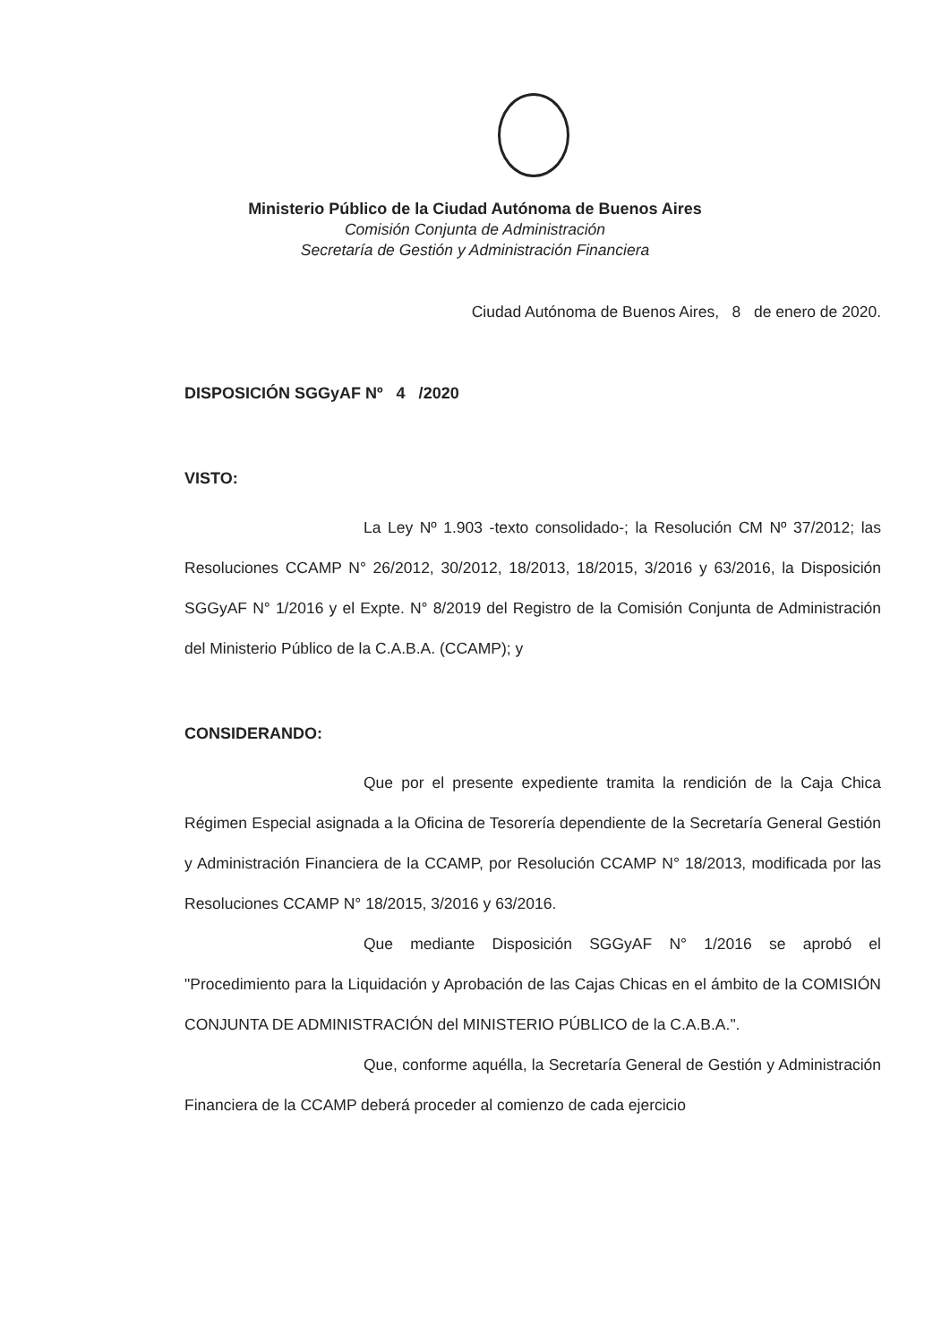Ministerio Público de la Ciudad Autónoma de Buenos Aires
Comisión Conjunta de Administración
Secretaría de Gestión y Administración Financiera
Ciudad Autónoma de Buenos Aires, 8 de enero de 2020.
DISPOSICIÓN SGGyAF Nº 4 /2020
VISTO:
La Ley Nº 1.903 -texto consolidado-; la Resolución CM Nº 37/2012; las Resoluciones CCAMP N° 26/2012, 30/2012, 18/2013, 18/2015, 3/2016 y 63/2016, la Disposición SGGyAF N° 1/2016 y el Expte. N° 8/2019 del Registro de la Comisión Conjunta de Administración del Ministerio Público de la C.A.B.A. (CCAMP); y
CONSIDERANDO:
Que por el presente expediente tramita la rendición de la Caja Chica Régimen Especial asignada a la Oficina de Tesorería dependiente de la Secretaría General Gestión y Administración Financiera de la CCAMP, por Resolución CCAMP N° 18/2013, modificada por las Resoluciones CCAMP N° 18/2015, 3/2016 y 63/2016.
Que mediante Disposición SGGyAF N° 1/2016 se aprobó el "Procedimiento para la Liquidación y Aprobación de las Cajas Chicas en el ámbito de la COMISIÓN CONJUNTA DE ADMINISTRACIÓN del MINISTERIO PÚBLICO de la C.A.B.A.".
Que, conforme aquélla, la Secretaría General de Gestión y Administración Financiera de la CCAMP deberá proceder al comienzo de cada ejercicio